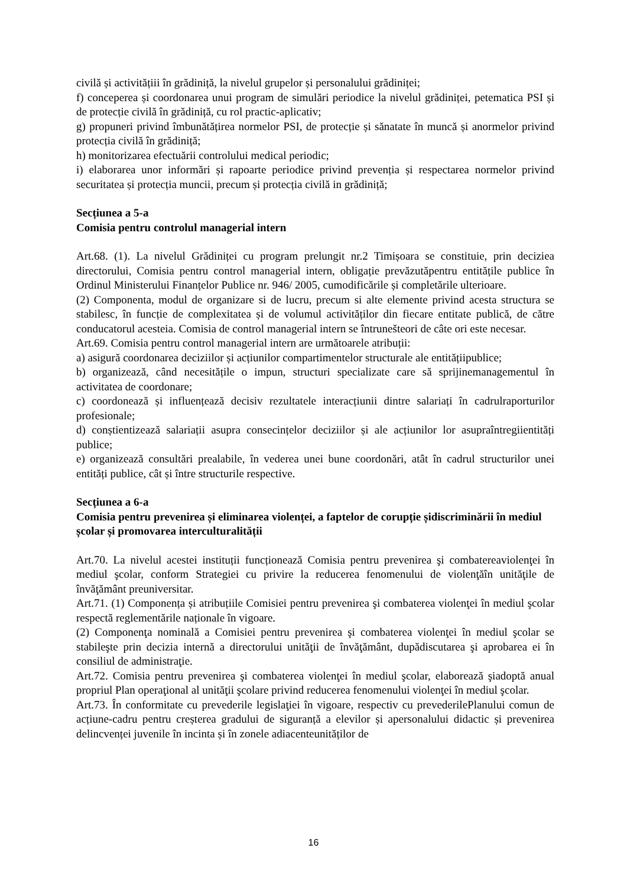civilă și activitățiii în grădiniță, la nivelul grupelor și personalului grădiniței;
f) conceperea și coordonarea unui program de simulări periodice la nivelul grădiniței, petematica PSI și de protecție civilă în grădiniță, cu rol practic-aplicativ;
g) propuneri privind îmbunătățirea normelor PSI, de protecție și sănatate în muncă și anormelor privind protecția civilă în grădiniță;
h) monitorizarea efectuării controlului medical periodic;
i) elaborarea unor informări și rapoarte periodice privind prevenția și respectarea normelor privind securitatea și protecția muncii, precum și protecția civilă in grădiniță;
Secțiunea a 5-a
Comisia pentru controlul managerial intern
Art.68. (1). La nivelul Grădiniței cu program prelungit nr.2 Timișoara se constituie, prin deciziea directorului, Comisia pentru control managerial intern, obligație prevăzutăpentru entitățile publice în Ordinul Ministerului Finanțelor Publice nr. 946/ 2005, cumodificările și completările ulterioare.
(2) Componenta, modul de organizare si de lucru, precum si alte elemente privind acesta structura se stabilesc, în funcție de complexitatea și de volumul activităților din fiecare entitate publică, de către conducatorul acesteia. Comisia de control managerial intern se întrunešteori de câte ori este necesar.
Art.69. Comisia pentru control managerial intern are următoarele atribuții:
a) asigură coordonarea deciziilor și acțiunilor compartimentelor structurale ale entitățiipublice;
b) organizează, când necesitățile o impun, structuri specializate care să sprijinemanagementul în activitatea de coordonare;
c) coordonează și influențează decisiv rezultatele interacțiunii dintre salariați în cadrulraporturilor profesionale;
d) conștientizează salariații asupra consecințelor deciziilor și ale acțiunilor lor asupraîntregiientități publice;
e) organizează consultări prealabile, în vederea unei bune coordonări, atât în cadrul structurilor unei entități publice, cât și între structurile respective.
Secțiunea a 6-a
Comisia pentru prevenirea și eliminarea violenței, a faptelor de corupție șidiscriminării în mediul școlar și promovarea interculturalității
Art.70. La nivelul acestei instituții funcționează Comisia pentru prevenirea şi combatereaviolenţei în mediul şcolar, conform Strategiei cu privire la reducerea fenomenului de violenţăîn unităţile de învăţământ preuniversitar.
Art.71. (1) Componența și atribuțiile Comisiei pentru prevenirea şi combaterea violenţei în mediul şcolar respectă reglementările naționale în vigoare.
(2) Componenţa nominală a Comisiei pentru prevenirea şi combaterea violenţei în mediul şcolar se stabileşte prin decizia internă a directorului unităţii de învăţământ, dupădiscutarea şi aprobarea ei în consiliul de administraţie.
Art.72. Comisia pentru prevenirea şi combaterea violenţei în mediul şcolar, elaborează şiadoptă anual propriul Plan operaţional al unităţii şcolare privind reducerea fenomenului violenţei în mediul şcolar.
Art.73. În conformitate cu prevederile legislaţiei în vigoare, respectiv cu prevederilePlanului comun de acțiune-cadru pentru creșterea gradului de siguranță a elevilor și apersonalului didactic și prevenirea delincvenței juvenile în incinta și în zonele adiacenteunităților de
16